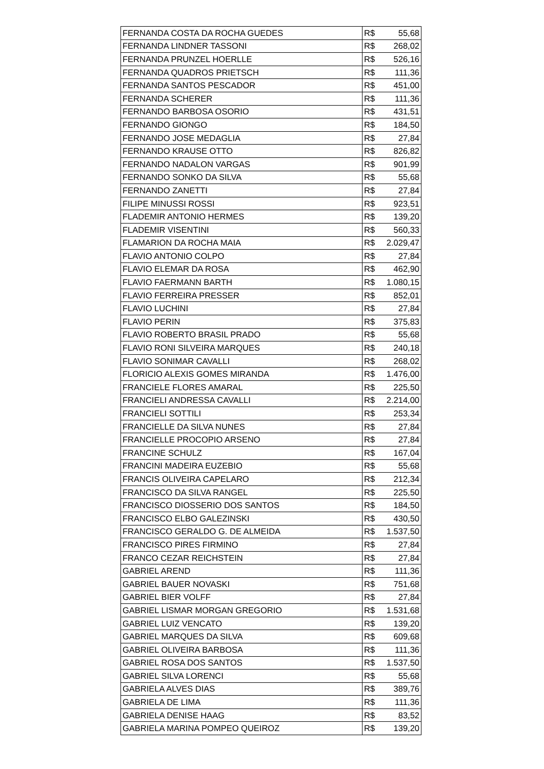| FERNANDA COSTA DA ROCHA GUEDES | R$ 55,68 |
| FERNANDA LINDNER TASSONI | R$ 268,02 |
| FERNANDA PRUNZEL HOERLLE | R$ 526,16 |
| FERNANDA QUADROS PRIETSCH | R$ 111,36 |
| FERNANDA SANTOS PESCADOR | R$ 451,00 |
| FERNANDA SCHERER | R$ 111,36 |
| FERNANDO BARBOSA OSORIO | R$ 431,51 |
| FERNANDO GIONGO | R$ 184,50 |
| FERNANDO JOSE MEDAGLIA | R$ 27,84 |
| FERNANDO KRAUSE OTTO | R$ 826,82 |
| FERNANDO NADALON VARGAS | R$ 901,99 |
| FERNANDO SONKO DA SILVA | R$ 55,68 |
| FERNANDO ZANETTI | R$ 27,84 |
| FILIPE MINUSSI ROSSI | R$ 923,51 |
| FLADEMIR ANTONIO HERMES | R$ 139,20 |
| FLADEMIR VISENTINI | R$ 560,33 |
| FLAMARION DA ROCHA MAIA | R$ 2.029,47 |
| FLAVIO ANTONIO COLPO | R$ 27,84 |
| FLAVIO ELEMAR DA ROSA | R$ 462,90 |
| FLAVIO FAERMANN BARTH | R$ 1.080,15 |
| FLAVIO FERREIRA PRESSER | R$ 852,01 |
| FLAVIO LUCHINI | R$ 27,84 |
| FLAVIO PERIN | R$ 375,83 |
| FLAVIO ROBERTO BRASIL PRADO | R$ 55,68 |
| FLAVIO RONI SILVEIRA MARQUES | R$ 240,18 |
| FLAVIO SONIMAR CAVALLI | R$ 268,02 |
| FLORICIO ALEXIS GOMES MIRANDA | R$ 1.476,00 |
| FRANCIELE FLORES AMARAL | R$ 225,50 |
| FRANCIELI ANDRESSA CAVALLI | R$ 2.214,00 |
| FRANCIELI SOTTILI | R$ 253,34 |
| FRANCIELLE DA SILVA NUNES | R$ 27,84 |
| FRANCIELLE PROCOPIO ARSENO | R$ 27,84 |
| FRANCINE SCHULZ | R$ 167,04 |
| FRANCINI MADEIRA EUZEBIO | R$ 55,68 |
| FRANCIS OLIVEIRA CAPELARO | R$ 212,34 |
| FRANCISCO DA SILVA RANGEL | R$ 225,50 |
| FRANCISCO DIOSSERIO DOS SANTOS | R$ 184,50 |
| FRANCISCO ELBO GALEZINSKI | R$ 430,50 |
| FRANCISCO GERALDO G. DE ALMEIDA | R$ 1.537,50 |
| FRANCISCO PIRES FIRMINO | R$ 27,84 |
| FRANCO CEZAR REICHSTEIN | R$ 27,84 |
| GABRIEL AREND | R$ 111,36 |
| GABRIEL BAUER NOVASKI | R$ 751,68 |
| GABRIEL BIER VOLFF | R$ 27,84 |
| GABRIEL LISMAR MORGAN GREGORIO | R$ 1.531,68 |
| GABRIEL LUIZ VENCATO | R$ 139,20 |
| GABRIEL MARQUES DA SILVA | R$ 609,68 |
| GABRIEL OLIVEIRA BARBOSA | R$ 111,36 |
| GABRIEL ROSA DOS SANTOS | R$ 1.537,50 |
| GABRIEL SILVA LORENCI | R$ 55,68 |
| GABRIELA ALVES DIAS | R$ 389,76 |
| GABRIELA DE LIMA | R$ 111,36 |
| GABRIELA DENISE HAAG | R$ 83,52 |
| GABRIELA MARINA POMPEO QUEIROZ | R$ 139,20 |